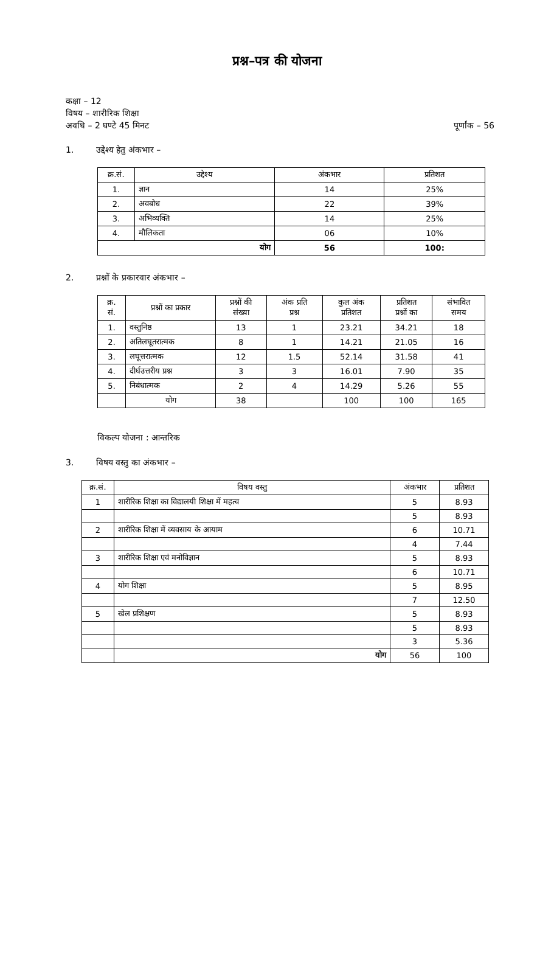प्रश्न–पत्र की योजना
कक्षा – 12
विषय – शारीरिक शिक्षा
अवधि – 2 घण्टे 45 मिनट पूर्णांक – 56
1. उद्देश्य हेतु अंकभार –
| क्र.सं. | उद्देश्य | अंकभार | प्रतिशत |
| --- | --- | --- | --- |
| 1. | ज्ञान | 14 | 25% |
| 2. | अवबोध | 22 | 39% |
| 3. | अभिव्यक्ति | 14 | 25% |
| 4. | मौलिकता | 06 | 10% |
| योग | | 56 | 100: |
2. प्रश्नों के प्रकारवार अंकभार –
| क्र. सं. | प्रश्नों का प्रकार | प्रश्नों की संख्या | अंक प्रति प्रश्न | कुल अंक प्रतिशत | प्रतिशत प्रश्नों का | संभावित समय |
| --- | --- | --- | --- | --- | --- | --- |
| 1. | वस्तुनिष्ठ | 13 | 1 | 23.21 | 34.21 | 18 |
| 2. | अतिलघूतरात्मक | 8 | 1 | 14.21 | 21.05 | 16 |
| 3. | लघूत्तरात्मक | 12 | 1.5 | 52.14 | 31.58 | 41 |
| 4. | दीर्घउत्तरीय प्रश्न | 3 | 3 | 16.01 | 7.90 | 35 |
| 5. | निबंधात्मक | 2 | 4 | 14.29 | 5.26 | 55 |
| | योग | 38 | | 100 | 100 | 165 |
विकल्प योजना : आन्तरिक
3. विषय वस्तु का अंकभार –
| क्र.सं. | विषय वस्तु | अंकभार | प्रतिशत |
| --- | --- | --- | --- |
| 1 | शारीरिक शिक्षा का विद्यालयी शिक्षा में महत्व | 5 | 8.93 |
| | | 5 | 8.93 |
| 2 | शारीरिक शिक्षा में व्यवसाय के आयाम | 6 | 10.71 |
| | | 4 | 7.44 |
| 3 | शारीरिक शिक्षा एवं मनोविज्ञान | 5 | 8.93 |
| | | 6 | 10.71 |
| 4 | योग शिक्षा | 5 | 8.95 |
| | | 7 | 12.50 |
| 5 | खेल प्रशिक्षण | 5 | 8.93 |
| | | 5 | 8.93 |
| | | 3 | 5.36 |
| | योग | 56 | 100 |